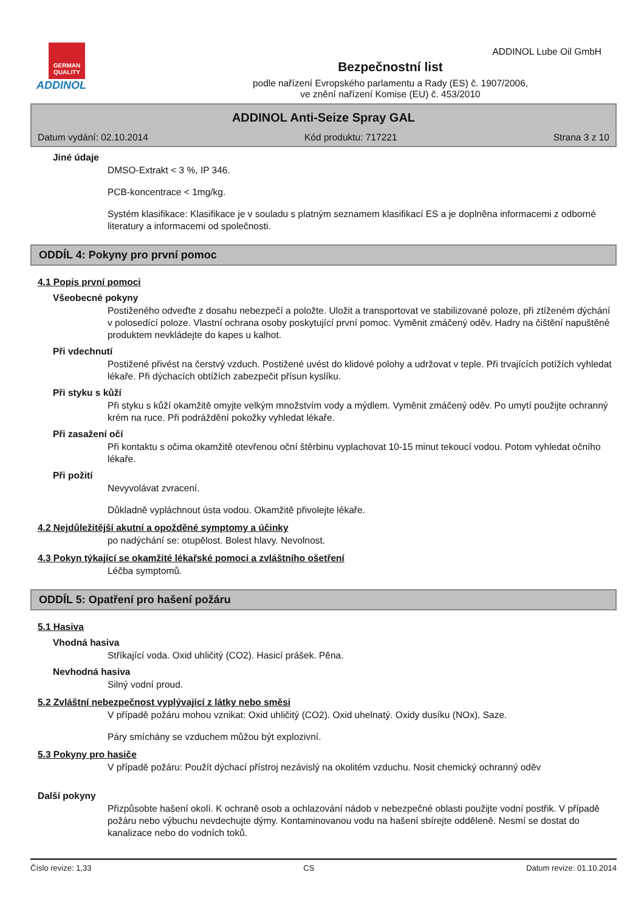GERMAN QUALITY
ADDINOL
Bezpečnostní list
podle nařízení Evropského parlamentu a Rady (ES) č. 1907/2006,
ve znění nařízení Komise (EU) č. 453/2010
ADDINOL Lube Oil GmbH
ADDINOL Anti-Seize Spray GAL
Datum vydání: 02.10.2014 Kód produktu: 717221 Strana 3 z 10
Jiné údaje
DMSO-Extrakt < 3 %, IP 346.
PCB-koncentrace < 1mg/kg.
Systém klasifikace: Klasifikace je v souladu s platným seznamem klasifikací ES a je doplněna informacemi z odborné literatury a informacemi od společnosti.
ODDÍL 4: Pokyny pro první pomoc
4.1 Popis první pomoci
Všeobecné pokyny
Postiženého odveďte z dosahu nebezpečí a položte. Uložit a transportovat ve stabilizované poloze, při ztíženém dýchání v polosedící poloze. Vlastní ochrana osoby poskytující první pomoc. Vyměnit zmáčený oděv. Hadry na čištění napuštěné produktem nevkládejte do kapes u kalhot.
Při vdechnutí
Postižené přivést na čerstvý vzduch. Postižené uvést do klidové polohy a udržovat v teple. Při trvajících potížích vyhledat lékaře. Při dýchacích obtížích zabezpečit přísun kyslíku.
Při styku s kůží
Při styku s kůží okamžitě omyjte velkým množstvím vody a mýdlem. Vyměnit zmáčený oděv. Po umytí použijte ochranný krém na ruce. Při podráždění pokožky vyhledat lékaře.
Při zasažení očí
Při kontaktu s očima okamžitě otevřenou oční štěrbinu vyplachovat 10-15 minut tekoucí vodou. Potom vyhledat očního lékaře.
Při požití
Nevyvolávat zvracení.
Důkladně vypláchnout ústa vodou. Okamžitě přivolejte lékaře.
4.2 Nejdůležitější akutní a opožděné symptomy a účinky
po nadýchání se: otupělost. Bolest hlavy. Nevolnost.
4.3 Pokyn týkající se okamžité lékařské pomoci a zvláštního ošetření
Léčba symptomů.
ODDÍL 5: Opatření pro hašení požáru
5.1 Hasiva
Vhodná hasiva
Stříkající voda. Oxid uhličitý (CO2). Hasicí prášek. Pěna.
Nevhodná hasiva
Silný vodní proud.
5.2 Zvláštní nebezpečnost vyplývající z látky nebo směsi
V případě požáru mohou vznikat: Oxid uhličitý (CO2). Oxid uhelnatý. Oxidy dusíku (NOx). Saze.
Páry smíchány se vzduchem můžou být explozivní.
5.3 Pokyny pro hasiče
V případě požáru: Použít dýchací přístroj nezávislý na okolitém vzduchu. Nosit chemický ochranný oděv
Další pokyny
Přizpůsobte hašení okolí. K ochraně osob a ochlazování nádob v nebezpečné oblasti použijte vodní postřik. V případě požáru nebo výbuchu nevdechujte dýmy. Kontaminovanou vodu na hašení sbírejte odděleně. Nesmí se dostat do kanalizace nebo do vodních toků.
Číslo revize: 1,33 CS Datum revize: 01.10.2014